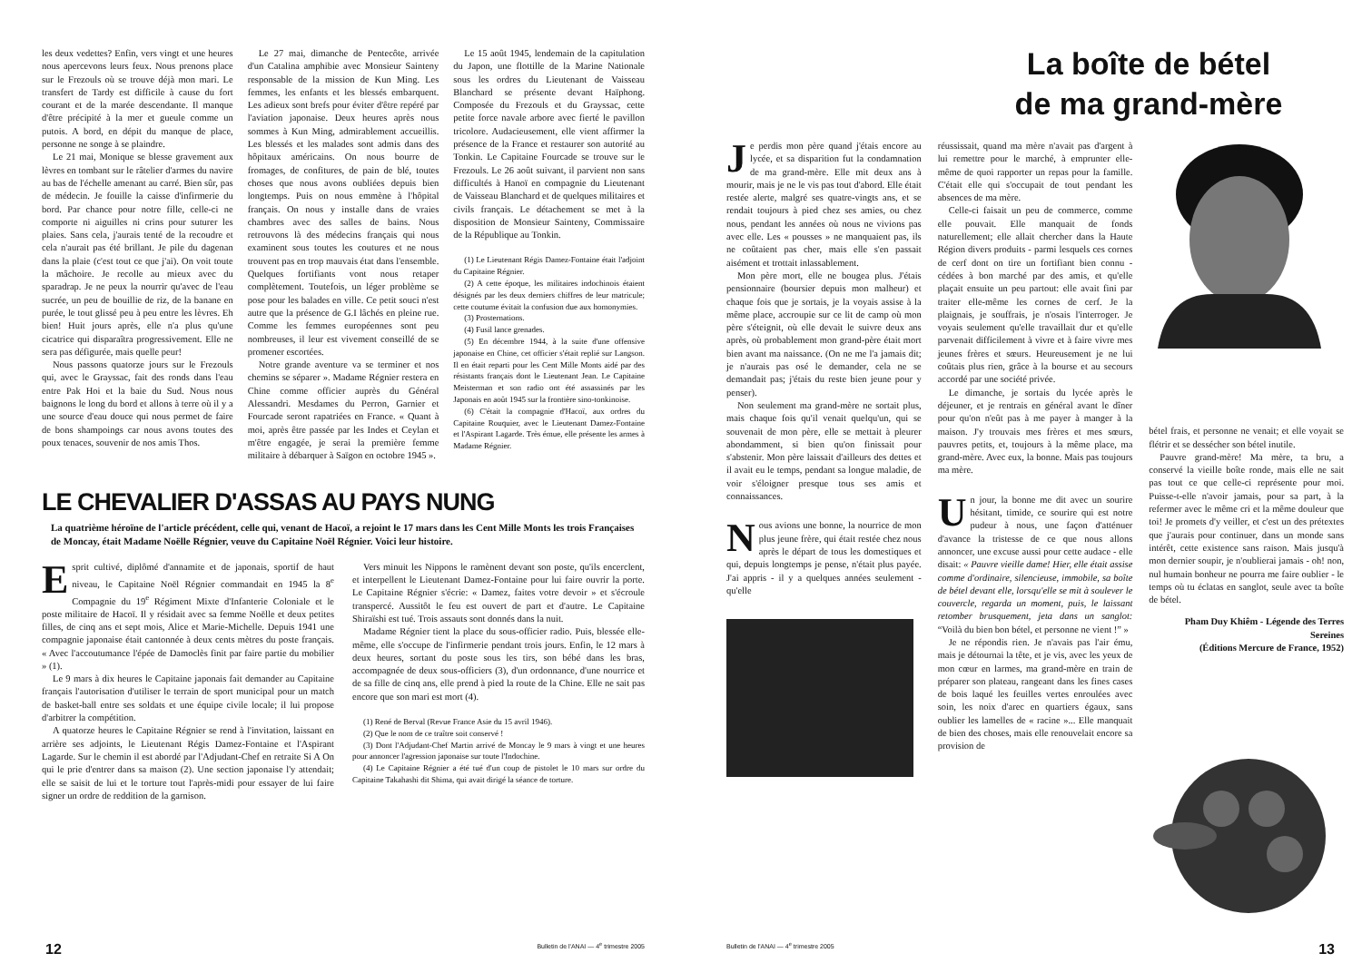les deux vedettes? Enfin, vers vingt et une heures nous apercevons leurs feux. Nous prenons place sur le Frezouls où se trouve déjà mon mari. Le transfert de Tardy est difficile à cause du fort courant et de la marée descendante. Il manque d'être précipité à la mer et gueule comme un putois. A bord, en dépit du manque de place, personne ne songe à se plaindre.
Le 21 mai, Monique se blesse gravement aux lèvres en tombant sur le râtelier d'armes du navire au bas de l'échelle amenant au carré. Bien sûr, pas de médecin. Je fouille la caisse d'infirmerie du bord. Par chance pour notre fille, celle-ci ne comporte ni aiguilles ni crins pour suturer les plaies. Sans cela, j'aurais tenté de la recoudre et cela n'aurait pas été brillant. Je pile du dagenan dans la plaie (c'est tout ce que j'ai). On voit toute la mâchoire. Je recolle au mieux avec du sparadrap. Je ne peux la nourrir qu'avec de l'eau sucrée, un peu de bouillie de riz, de la banane en purée, le tout glissé peu à peu entre les lèvres. Eh bien! Huit jours après, elle n'a plus qu'une cicatrice qui disparaîtra progressivement. Elle ne sera pas défigurée, mais quelle peur!
Nous passons quatorze jours sur le Frezouls qui, avec le Grayssac, fait des ronds dans l'eau entre Pak Hoi et la baie du Sud. Nous nous baignons le long du bord et allons à terre où il y a une source d'eau douce qui nous permet de faire de bons shampoings car nous avons toutes des poux tenaces, souvenir de nos amis Thos.
Le 27 mai, dimanche de Pentecôte, arrivée d'un Catalina amphibie avec Monsieur Sainteny responsable de la mission de Kun Ming. Les femmes, les enfants et les blessés embarquent. Les adieux sont brefs pour éviter d'être repéré par l'aviation japonaise. Deux heures après nous sommes à Kun Ming, admirablement accueillis. Les blessés et les malades sont admis dans des hôpitaux américains. On nous bourre de fromages, de confitures, de pain de blé, toutes choses que nous avons oubliées depuis bien longtemps. Puis on nous emmène à l'hôpital français. On nous y installe dans de vraies chambres avec des salles de bains. Nous retrouvons là des médecins français qui nous examinent sous toutes les coutures et ne nous trouvent pas en trop mauvais état dans l'ensemble. Quelques fortifiants vont nous retaper complètement. Toutefois, un léger problème se pose pour les balades en ville. Ce petit souci n'est autre que la présence de G.I lâchés en pleine rue. Comme les femmes européennes sont peu nombreuses, il leur est vivement conseillé de se promener escortées.
Notre grande aventure va se terminer et nos chemins se séparer ». Madame Régnier restera en Chine comme officier auprès du Général Alessandri. Mesdames du Perron, Garnier et Fourcade seront rapatriées en France. « Quant à moi, après être passée par les Indes et Ceylan et m'être engagée, je serai la première femme militaire à débarquer à Saïgon en octobre 1945 ».
Le 15 août 1945, lendemain de la capitulation du Japon, une flottille de la Marine Nationale sous les ordres du Lieutenant de Vaisseau Blanchard se présente devant Haïphong. Composée du Frezouls et du Grayssac, cette petite force navale arbore avec fierté le pavillon tricolore. Audacieusement, elle vient affirmer la présence de la France et restaurer son autorité au Tonkin. Le Capitaine Fourcade se trouve sur le Frezouls. Le 26 août suivant, il parvient non sans difficultés à Hanoï en compagnie du Lieutenant de Vaisseau Blanchard et de quelques militaires et civils français. Le détachement se met à la disposition de Monsieur Sainteny, Commissaire de la République au Tonkin.
(1) Le Lieutenant Régis Damez-Fontaine était l'adjoint du Capitaine Régnier.
(2) A cette époque, les militaires indochinois étaient désignés par les deux derniers chiffres de leur matricule; cette coutume évitait la confusion due aux homonymies.
(3) Prosternations.
(4) Fusil lance grenades.
(5) En décembre 1944, à la suite d'une offensive japonaise en Chine, cet officier s'était replié sur Langson. Il en était reparti pour les Cent Mille Monts aidé par des résistants français dont le Lieutenant Jean. Le Capitaine Meisterman et son radio ont été assassinés par les Japonais en août 1945 sur la frontière sino-tonkinoise.
(6) C'était la compagnie d'Hacoï, aux ordres du Capitaine Rouquier, avec le Lieutenant Damez-Fontaine et l'Aspirant Lagarde. Très émue, elle présente les armes à Madame Régnier.
LE CHEVALIER D'ASSAS AU PAYS NUNG
La quatrième héroïne de l'article précédent, celle qui, venant de Hacoï, a rejoint le 17 mars dans les Cent Mille Monts les trois Françaises de Moncay, était Madame Noëlle Régnier, veuve du Capitaine Noël Régnier. Voici leur histoire.
Esprit cultivé, diplômé d'annamite et de japonais, sportif de haut niveau, le Capitaine Noël Régnier commandait en 1945 la 8<sup>e</sup> Compagnie du 19<sup>e</sup> Régiment Mixte d'Infanterie Coloniale et le poste militaire de Hacoï. Il y résidait avec sa femme Noëlle et deux petites filles, de cinq ans et sept mois, Alice et Marie-Michelle. Depuis 1941 une compagnie japonaise était cantonnée à deux cents mètres du poste français. « Avec l'accoutumance l'épée de Damoclès finit par faire partie du mobilier » (1).
Le 9 mars à dix heures le Capitaine japonais fait demander au Capitaine français l'autorisation d'utiliser le terrain de sport municipal pour un match de basket-ball entre ses soldats et une équipe civile locale; il lui propose d'arbitrer la compétition.
A quatorze heures le Capitaine Régnier se rend à l'invitation, laissant en arrière ses adjoints, le Lieutenant Régis Damez-Fontaine et l'Aspirant Lagarde. Sur le chemin il est abordé par l'Adjudant-Chef en retraite Si A On qui le prie d'entrer dans sa maison (2). Une section japonaise l'y attendait; elle se saisit de lui et le torture tout l'après-midi pour essayer de lui faire signer un ordre de reddition de la garnison.
Vers minuit les Nippons le ramènent devant son poste, qu'ils encerclent, et interpellent le Lieutenant Damez-Fontaine pour lui faire ouvrir la porte. Le Capitaine Régnier s'écrie: « Damez, faites votre devoir » et s'écroule transpercé. Aussitôt le feu est ouvert de part et d'autre. Le Capitaine Shiraïshi est tué. Trois assauts sont donnés dans la nuit.
Madame Régnier tient la place du sous-officier radio. Puis, blessée elle-même, elle s'occupe de l'infirmerie pendant trois jours. Enfin, le 12 mars à deux heures, sortant du poste sous les tirs, son bébé dans les bras, accompagnée de deux sous-officiers (3), d'un ordonnance, d'une nourrice et de sa fille de cinq ans, elle prend à pied la route de la Chine. Elle ne sait pas encore que son mari est mort (4).
(1) René de Berval (Revue France Asie du 15 avril 1946).
(2) Que le nom de ce traître soit conservé !
(3) Dont l'Adjudant-Chef Martin arrivé de Moncay le 9 mars à vingt et une heures pour annoncer l'agression japonaise sur toute l'Indochine.
(4) Le Capitaine Régnier a été tué d'un coup de pistolet le 10 mars sur ordre du Capitaine Takahashi dit Shima, qui avait dirigé la séance de torture.
12
Bulletin de l'ANAI — 4<sup>e</sup> trimestre 2005
La boîte de bétel
de ma grand-mère
Je perdis mon père quand j'étais encore au lycée, et sa disparition fut la condamnation de ma grand-mère. Elle mit deux ans à mourir, mais je ne le vis pas tout d'abord. Elle était restée alerte, malgré ses quatre-vingts ans, et se rendait toujours à pied chez ses amies, ou chez nous, pendant les années où nous ne vivions pas avec elle. Les « pousses » ne manquaient pas, ils ne coûtaient pas cher, mais elle s'en passait aisément et trottait inlassablement.
Mon père mort, elle ne bougea plus. J'étais pensionnaire (boursier depuis mon malheur) et chaque fois que je sortais, je la voyais assise à la même place, accroupie sur ce lit de camp où mon père s'éteignit, où elle devait le suivre deux ans après, où probablement mon grand-père était mort bien avant ma naissance. (On ne me l'a jamais dit; je n'aurais pas osé le demander, cela ne se demandait pas; j'étais du reste bien jeune pour y penser).
Non seulement ma grand-mère ne sortait plus, mais chaque fois qu'il venait quelqu'un, qui se souvenait de mon père, elle se mettait à pleurer abondamment, si bien qu'on finissait pour s'abstenir. Mon père laissait d'ailleurs des dettes et il avait eu le temps, pendant sa longue maladie, de voir s'éloigner presque tous ses amis et connaissances.
Nous avions une bonne, la nourrice de mon plus jeune frère, qui était restée chez nous après le départ de tous les domestiques et qui, depuis longtemps je pense, n'était plus payée. J'ai appris - il y a quelques années seulement - qu'elle
réussissait, quand ma mère n'avait pas d'argent à lui remettre pour le marché, à emprunter elle-même de quoi rapporter un repas pour la famille. C'était elle qui s'occupait de tout pendant les absences de ma mère.
Celle-ci faisait un peu de commerce, comme elle pouvait. Elle manquait de fonds naturellement; elle allait chercher dans la Haute Région divers produits - parmi lesquels ces cornes de cerf dont on tire un fortifiant bien connu - cédées à bon marché par des amis, et qu'elle plaçait ensuite un peu partout: elle avait fini par traiter elle-même les cornes de cerf. Je la plaignais, je souffrais, je n'osais l'interroger. Je voyais seulement qu'elle travaillait dur et qu'elle parvenait difficilement à vivre et à faire vivre mes jeunes frères et sœurs. Heureusement je ne lui coûtais plus rien, grâce à la bourse et au secours accordé par une société privée.
Le dimanche, je sortais du lycée après le déjeuner, et je rentrais en général avant le dîner pour qu'on n'eût pas à me payer à manger à la maison. J'y trouvais mes frères et mes sœurs, pauvres petits, et, toujours à la même place, ma grand-mère. Avec eux, la bonne. Mais pas toujours ma mère.
Un jour, la bonne me dit avec un sourire hésitant, timide, ce sourire qui est notre pudeur à nous, une façon d'atténuer d'avance la tristesse de ce que nous allons annoncer, une excuse aussi pour cette audace - elle disait: « Pauvre vieille dame! Hier, elle était assise comme d'ordinaire, silencieuse, immobile, sa boîte de bétel devant elle, lorsqu'elle se mit à soulever le couvercle, regarda un moment, puis, le laissant retomber brusquement, jeta dans un sanglot: “Voilà du bien bon bétel, et personne ne vient !” »
Je ne répondis rien. Je n'avais pas l'air ému, mais je détournai la tête, et je vis, avec les yeux de mon cœur en larmes, ma grand-mère en train de préparer son plateau, rangeant dans les fines cases de bois laqué les feuilles vertes enroulées avec soin, les noix d'arec en quartiers égaux, sans oublier les lamelles de « racine »... Elle manquait de bien des choses, mais elle renouvelait encore sa provision de
bétel frais, et personne ne venait; et elle voyait se flétrir et se dessécher son bétel inutile.
Pauvre grand-mère! Ma mère, ta bru, a conservé la vieille boîte ronde, mais elle ne sait pas tout ce que celle-ci représente pour moi. Puisse-t-elle n'avoir jamais, pour sa part, à la refermer avec le même cri et la même douleur que toi! Je promets d'y veiller, et c'est un des prétextes que j'aurais pour continuer, dans un monde sans intérêt, cette existence sans raison. Mais jusqu'à mon dernier soupir, je n'oublierai jamais - oh! non, nul humain bonheur ne pourra me faire oublier - le temps où tu éclatas en sanglot, seule avec ta boîte de bétel.
Pham Duy Khiêm - Légende des Terres Sereines
(Éditions Mercure de France, 1952)
Bulletin de l'ANAI — 4<sup>e</sup> trimestre 2005
13